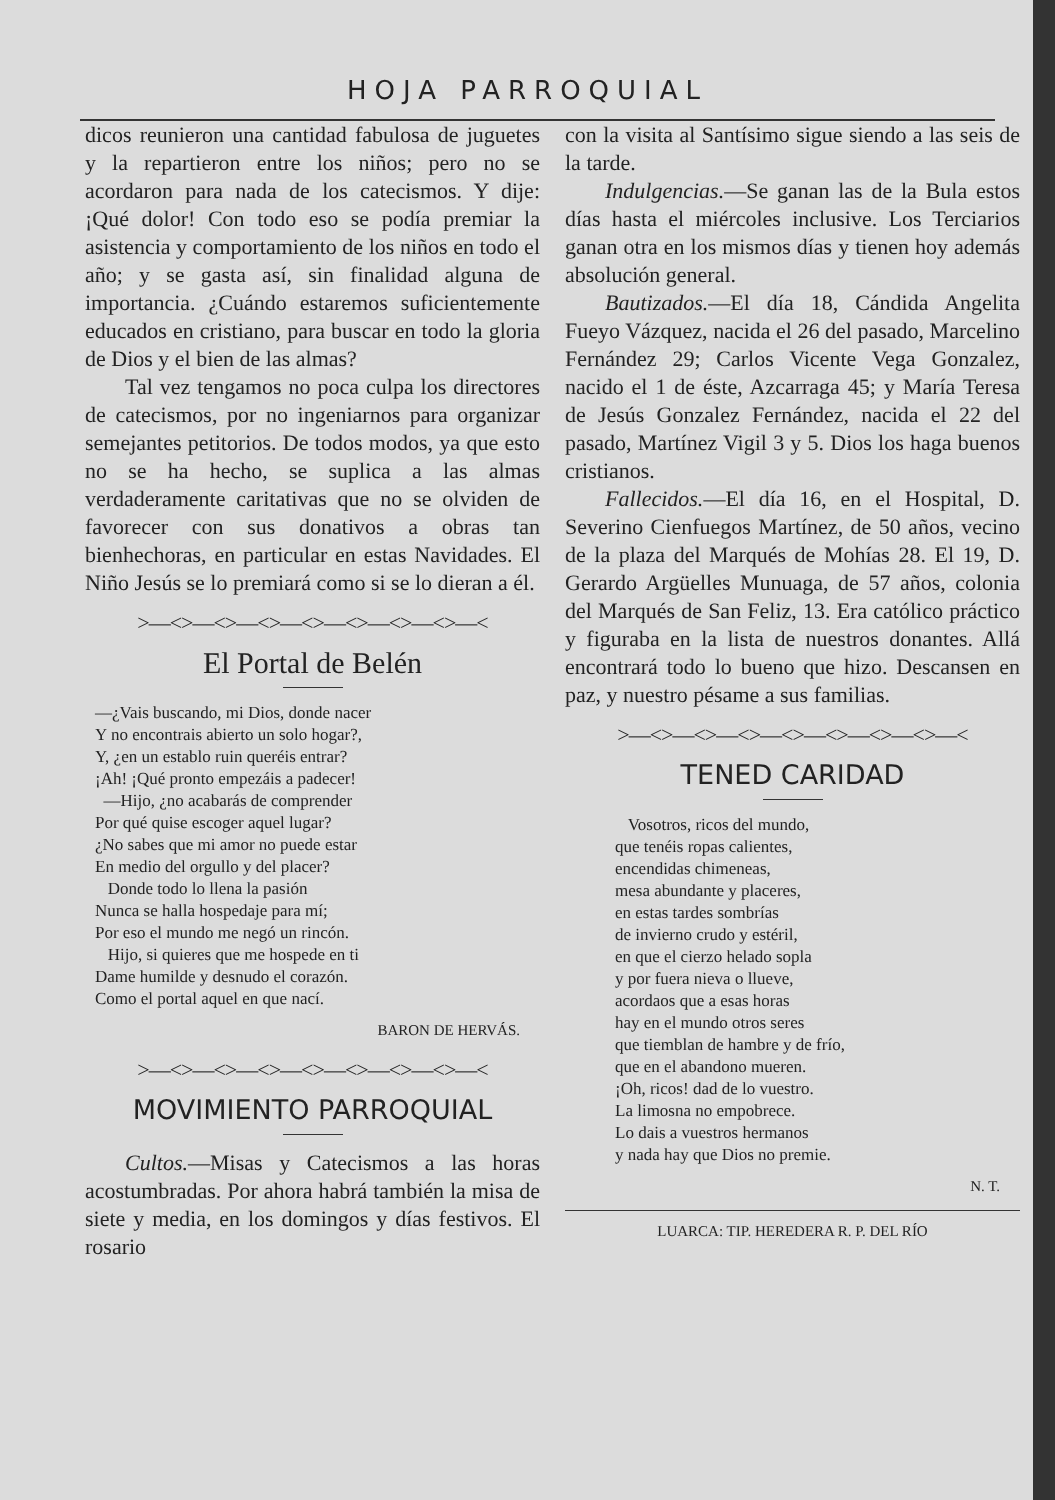HOJA PARROQUIAL
dicos reunieron una cantidad fabulosa de juguetes y la repartieron entre los niños; pero no se acordaron para nada de los catecismos. Y dije: ¡Qué dolor! Con todo eso se podía premiar la asistencia y comportamiento de los niños en todo el año; y se gasta así, sin finalidad alguna de importancia. ¿Cuándo estaremos suficientemente educados en cristiano, para buscar en todo la gloria de Dios y el bien de las almas?
Tal vez tengamos no poca culpa los directores de catecismos, por no ingeniarnos para organizar semejantes petitorios. De todos modos, ya que esto no se ha hecho, se suplica a las almas verdaderamente caritativas que no se olviden de favorecer con sus donativos a obras tan bienhechoras, en particular en estas Navidades. El Niño Jesús se lo premiará como si se lo dieran a él.
>—<>—<>—<>—<>—<>—<>—<>—<
El Portal de Belén
—¿Vais buscando, mi Dios, donde nacer
Y no encontrais abierto un solo hogar?,
Y, ¿en un establo ruin queréis entrar?
¡Ah! ¡Qué pronto empezáis a padecer!
—Hijo, ¿no acabarás de comprender
Por qué quise escoger aquel lugar?
¿No sabes que mi amor no puede estar
En medio del orgullo y del placer?
Donde todo lo llena la pasión
Nunca se halla hospedaje para mí;
Por eso el mundo me negó un rincón.
Hijo, si quieres que me hospede en ti
Dame humilde y desnudo el corazón.
Como el portal aquel en que nací.
BARON DE HERVÁS.
>—<>—<>—<>—<>—<>—<>—<>—<
MOVIMIENTO PARROQUIAL
Cultos.—Misas y Catecismos a las horas acostumbradas. Por ahora habrá también la misa de siete y media, en los domingos y días festivos. El rosario
con la visita al Santísimo sigue siendo a las seis de la tarde.
Indulgencias.—Se ganan las de la Bula estos días hasta el miércoles inclusive. Los Terciarios ganan otra en los mismos días y tienen hoy además absolución general.
Bautizados.—El día 18, Cándida Angelita Fueyo Vázquez, nacida el 26 del pasado, Marcelino Fernández 29; Carlos Vicente Vega Gonzalez, nacido el 1 de éste, Azcarraga 45; y María Teresa de Jesús Gonzalez Fernández, nacida el 22 del pasado, Martínez Vigil 3 y 5. Dios los haga buenos cristianos.
Fallecidos.—El día 16, en el Hospital, D. Severino Cienfuegos Martínez, de 50 años, vecino de la plaza del Marqués de Mohías 28. El 19, D. Gerardo Argüelles Munuaga, de 57 años, colonia del Marqués de San Feliz, 13. Era católico práctico y figuraba en la lista de nuestros donantes. Allá encontrará todo lo bueno que hizo. Descansen en paz, y nuestro pésame a sus familias.
>—<>—<>—<>—<>—<>—<>—<>—<
TENED CARIDAD
Vosotros, ricos del mundo,
que tenéis ropas calientes,
encendidas chimeneas,
mesa abundante y placeres,
en estas tardes sombrías
de invierno crudo y estéril,
en que el cierzo helado sopla
y por fuera nieva o llueve,
acordaos que a esas horas
hay en el mundo otros seres
que tiemblan de hambre y de frío,
que en el abandono mueren.
¡Oh, ricos! dad de lo vuestro.
La limosna no empobrece.
Lo dais a vuestros hermanos
y nada hay que Dios no premie.
N. T.
LUARCA: TIP. HEREDERA R. P. DEL RÍO